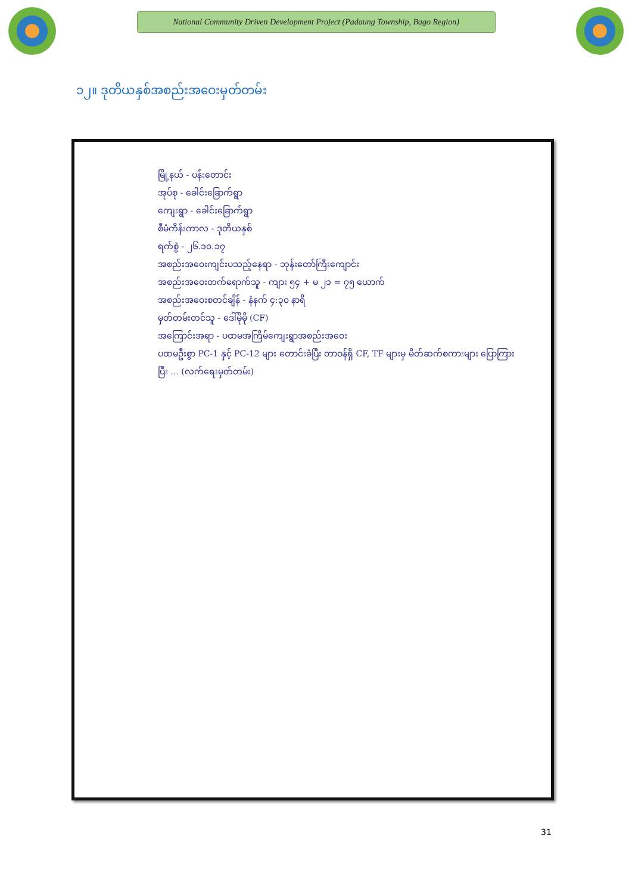National Community Driven Development Project (Padaung Township, Bago Region)
၁၂။ ဒုတိယနှစ်အစည်းအဝေးမှတ်တမ်း
မြို့နယ် - ပန်းတောင်း
အုပ်စု - ခေါင်းခြောက်ရွာ
ကျေးရွာ - ခေါင်းခြောက်ရွာ
စီမံကိန်းကာလ - ဒုတိယနှစ်
ရက်စွဲ - ၂၆.၁၀.၁၇
အစည်းအဝေးကျင်းပသည့်နေရာ - ဘုန်းတော်ကြီးကျောင်း
အစည်းအဝေးတက်ရောက်သူ - ကျား ၅၄ + မ ၂၁ = ၇၅ ယောက်
အစည်းအဝေးစတင်ချိန် - နံနက် ၄:၃၀ နာရီ
မှတ်တမ်းတင်သူ - ဒေါ်မိုမို (CF)
အကြောင်းအရာ - ပထမအကြိမ်ကျေးရွာအစည်းအဝေး
ပထမဦးစွာ PC-1 နှင့် PC-12 များ တောင်းခံပြီး တာဝန်ရှိ CF, TF များမှ မိတ်ဆက်စကားများ ပြောကြားပြီး ... (လက်ရေးမှတ်တမ်း)
31